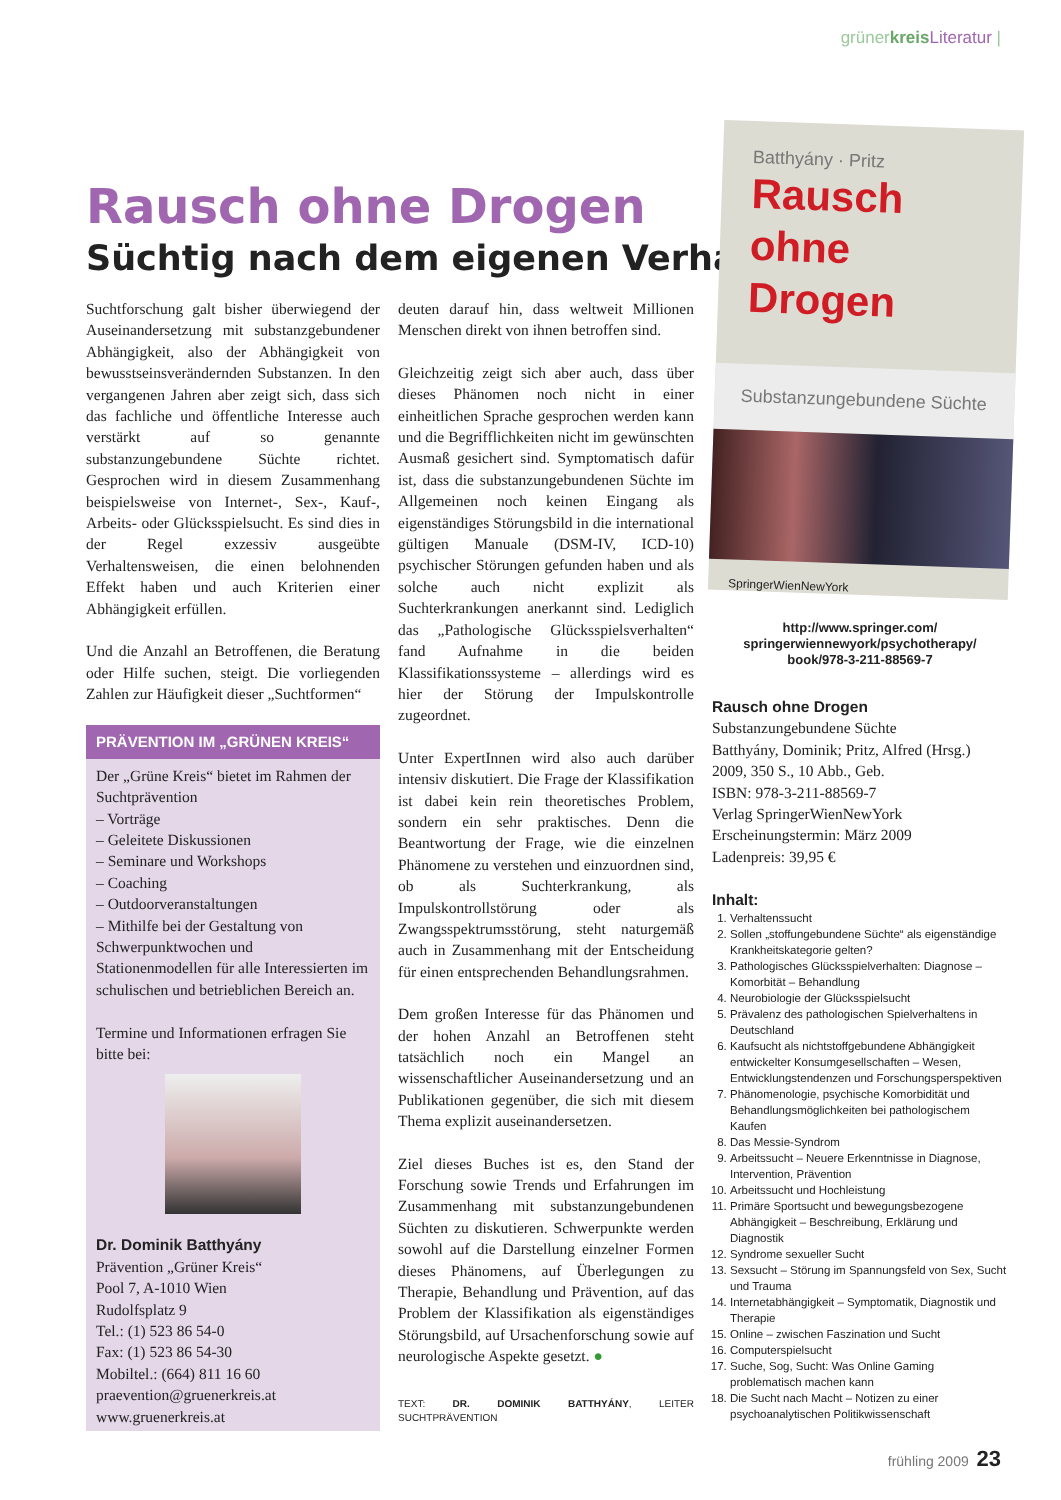grünerkreis Literatur |
Rausch ohne Drogen
Süchtig nach dem eigenen Verhalten
Suchtforschung galt bisher überwiegend der Auseinandersetzung mit substanzgebundener Abhängigkeit, also der Abhängigkeit von bewusstseinsverändernden Substanzen. In den vergangenen Jahren aber zeigt sich, dass sich das fachliche und öffentliche Interesse auch verstärkt auf so genannte substanzungebundene Süchte richtet. Gesprochen wird in diesem Zusammenhang beispielsweise von Internet-, Sex-, Kauf-, Arbeits- oder Glücksspielsucht. Es sind dies in der Regel exzessiv ausgeübte Verhaltensweisen, die einen belohnenden Effekt haben und auch Kriterien einer Abhängigkeit erfüllen.
Und die Anzahl an Betroffenen, die Beratung oder Hilfe suchen, steigt. Die vorliegenden Zahlen zur Häufigkeit dieser „Suchtformen“
PRÄVENTION IM „GRÜNEN KREIS“
Der „Grüne Kreis“ bietet im Rahmen der Suchtprävention
– Vorträge
– Geleitete Diskussionen
– Seminare und Workshops
– Coaching
– Outdoorveranstaltungen
– Mithilfe bei der Gestaltung von Schwerpunktwochen und Stationenmodellen für alle Interessierten im schulischen und betrieblichen Bereich an.
Termine und Informationen erfragen Sie bitte bei:
Dr. Dominik Batthyány
Prävention „Grüner Kreis“
Pool 7, A-1010 Wien
Rudolfsplatz 9
Tel.: (1) 523 86 54-0
Fax: (1) 523 86 54-30
Mobiltel.: (664) 811 16 60
praevention@gruenerkreis.at
www.gruenerkreis.at
deuten darauf hin, dass weltweit Millionen Menschen direkt von ihnen betroffen sind.
Gleichzeitig zeigt sich aber auch, dass über dieses Phänomen noch nicht in einer einheitlichen Sprache gesprochen werden kann und die Begrifflichkeiten nicht im gewünschten Ausmaß gesichert sind. Symptomatisch dafür ist, dass die substanzungebundenen Süchte im Allgemeinen noch keinen Eingang als eigenständiges Störungsbild in die international gültigen Manuale (DSM-IV, ICD-10) psychischer Störungen gefunden haben und als solche auch nicht explizit als Suchterkrankungen anerkannt sind. Lediglich das „Pathologische Glücksspielsverhalten“ fand Aufnahme in die beiden Klassifikationssysteme – allerdings wird es hier der Störung der Impulskontrolle zugeordnet.
Unter ExpertInnen wird also auch darüber intensiv diskutiert. Die Frage der Klassifikation ist dabei kein rein theoretisches Problem, sondern ein sehr praktisches. Denn die Beantwortung der Frage, wie die einzelnen Phänomene zu verstehen und einzuordnen sind, ob als Suchterkrankung, als Impulskontrollstörung oder als Zwangsspektrumsstörung, steht naturgemäß auch in Zusammenhang mit der Entscheidung für einen entsprechenden Behandlungsrahmen.
Dem großen Interesse für das Phänomen und der hohen Anzahl an Betroffenen steht tatsächlich noch ein Mangel an wissenschaftlicher Auseinandersetzung und an Publikationen gegenüber, die sich mit diesem Thema explizit auseinandersetzen.
Ziel dieses Buches ist es, den Stand der Forschung sowie Trends und Erfahrungen im Zusammenhang mit substanzungebundenen Süchten zu diskutieren. Schwerpunkte werden sowohl auf die Darstellung einzelner Formen dieses Phänomens, auf Überlegungen zu Therapie, Behandlung und Prävention, auf das Problem der Klassifikation als eigenständiges Störungsbild, auf Ursachenforschung sowie auf neurologische Aspekte gesetzt. ●
TEXT: DR. DOMINIK BATTHYÁNY, LEITER SUCHTPRÄVENTION
Batthyány · Pritz
Rausch
ohne Drogen
Substanzungebundene Süchte
SpringerWienNewYork
http://www.springer.com/
springerwiennewyork/psychotherapy/
book/978-3-211-88569-7
Rausch ohne Drogen
Substanzungebundene Süchte
Batthyány, Dominik; Pritz, Alfred (Hrsg.)
2009, 350 S., 10 Abb., Geb.
ISBN: 978-3-211-88569-7
Verlag SpringerWienNewYork
Erscheinungstermin: März 2009
Ladenpreis: 39,95 €
Inhalt:
1. Verhaltenssucht
2. Sollen „stoffungebundene Süchte“ als eigenständige Krankheitskategorie gelten?
3. Pathologisches Glücksspielverhalten: Diagnose – Komorbität – Behandlung
4. Neurobiologie der Glücksspielsucht
5. Prävalenz des pathologischen Spielverhaltens in Deutschland
6. Kaufsucht als nichtstoffgebundene Abhängigkeit entwickelter Konsumgesellschaften – Wesen, Entwicklungstendenzen und Forschungsperspektiven
7. Phänomenologie, psychische Komorbidität und Behandlungsmöglichkeiten bei pathologischem Kaufen
8. Das Messie-Syndrom
9. Arbeitssucht – Neuere Erkenntnisse in Diagnose, Intervention, Prävention
10. Arbeitssucht und Hochleistung
11. Primäre Sportsucht und bewegungsbezogene Abhängigkeit – Beschreibung, Erklärung und Diagnostik
12. Syndrome sexueller Sucht
13. Sexsucht – Störung im Spannungsfeld von Sex, Sucht und Trauma
14. Internetabhängigkeit – Symptomatik, Diagnostik und Therapie
15. Online – zwischen Faszination und Sucht
16. Computerspielsucht
17. Suche, Sog, Sucht: Was Online Gaming problematisch machen kann
18. Die Sucht nach Macht – Notizen zu einer psychoanalytischen Politikwissenschaft
frühling 2009 23